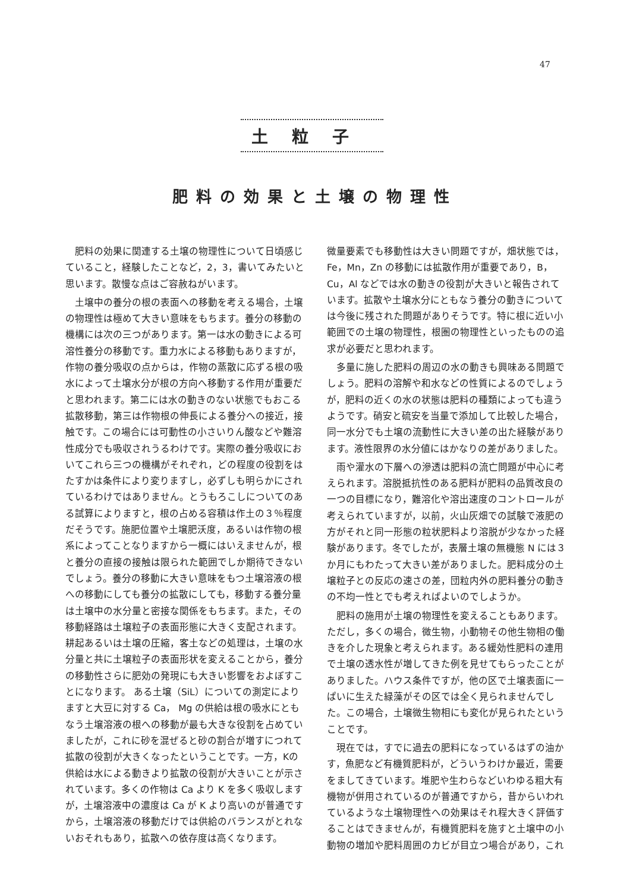47
土粒子
肥料の効果と土壌の物理性
肥料の効果に関連する土壌の物理性について日頃感じていること，経験したことなど，2，3，書いてみたいと思います。散慢な点はご容赦ねがいます。
土壌中の養分の根の表面への移動を考える場合，土壌の物理性は極めて大きい意味をもちます。養分の移動の機構には次の三つがあります。第一は水の動きによる可溶性養分の移動です。重力水による移動もありますが，作物の養分吸収の点からは，作物の蒸散に応ずる根の吸水によって土壌水分が根の方向へ移動する作用が重要だと思われます。第二には水の動きのない状態でもおこる拡散移動，第三は作物根の伸長による養分への接近，接触です。この場合には可動性の小さいりん酸などや難溶性成分でも吸収されうるわけです。実際の養分吸収においてこれら三つの機構がそれぞれ，どの程度の役割をはたすかは条件により変りますし，必ずしも明らかにされているわけではありません。とうもろこしについてのある試算によりますと，根の占める容積は作土の３％程度だそうです。施肥位置や土壌肥沃度，あるいは作物の根系によってことなりますから一概にはいえませんが，根と養分の直接の接触は限られた範囲でしか期待できないでしょう。養分の移動に大きい意味をもつ土壌溶液の根への移動にしても養分の拡散にしても，移動する養分量は土壌中の水分量と密接な関係をもちます。また，その移動経路は土壌粒子の表面形態に大きく支配されます。耕起あるいは土壌の圧縮，客土などの処理は，土壌の水分量と共に土壌粒子の表面形状を変えることから，養分の移動性さらに肥効の発現にも大きい影響をおよぼすことになります。 ある土壌（SiL）についての測定によりますと大豆に対する Ca， Mg の供給は根の吸水にともなう土壌溶液の根への移動が最も大きな役割を占めていましたが，これに砂を混ぜると砂の割合が増すにつれて拡散の役割が大きくなったということです。一方，Kの供給は水による動きより拡散の役割が大きいことが示されています。多くの作物は Ca より K を多く吸収しますが，土壌溶液中の濃度は Ca が K より高いのが普通ですから，土壌溶液の移動だけでは供給のバランスがとれないおそれもあり，拡散への依存度は高くなります。
微量要素でも移動性は大きい問題ですが，畑状態では，Fe，Mn，Zn の移動には拡散作用が重要であり，B，Cu，Al などでは水の動きの役割が大きいと報告されています。拡散や土壌水分にともなう養分の動きについては今後に残された問題がありそうです。特に根に近い小範囲での土壌の物理性，根圏の物理性といったものの追求が必要だと思われます。
多量に施した肥料の周辺の水の動きも興味ある問題でしょう。肥料の溶解や和水などの性質によるのでしょうが，肥料の近くの水の状態は肥料の種類によっても違うようです。硝安と硫安を当量で添加して比較した場合，同一水分でも土壌の流動性に大きい差の出た経験があります。液性限界の水分値にはかなりの差がありました。
雨や灌水の下層への滲透は肥料の流亡問題が中心に考えられます。溶脱抵抗性のある肥料が肥料の品質改良の一つの目標になり，難溶化や溶出速度のコントロールが考えられていますが，以前，火山灰畑での試験で液肥の方がそれと同一形態の粒状肥料より溶脱が少なかった経験があります。冬でしたが，表層土壌の無機態 N には３か月にもわたって大きい差がありました。肥料成分の土壌粒子との反応の速さの差，団粒内外の肥料養分の動きの不均一性とでも考えればよいのでしようか。
肥料の施用が土壌の物理性を変えることもあります。ただし，多くの場合，微生物，小動物その他生物相の働きを介した現象と考えられます。ある緩効性肥料の連用で土壌の透水性が増してきた例を見せてもらったことがありました。ハウス条件ですが，他の区で土壌表面に一ぱいに生えた緑藻がその区では全く見られませんでした。この場合，土壌微生物相にも変化が見られたということです。
現在では，すでに過去の肥料になっているはずの油かす，魚肥など有機質肥料が，どういうわけか最近，需要をましてきています。堆肥や生わらなどいわゆる粗大有機物が併用されているのが普通ですから，昔からいわれているような土壌物理性への効果はそれ程大きく評価することはできませんが，有機質肥料を施すと土壌中の小動物の増加や肥料周囲のカビが目立つ場合があり，これ